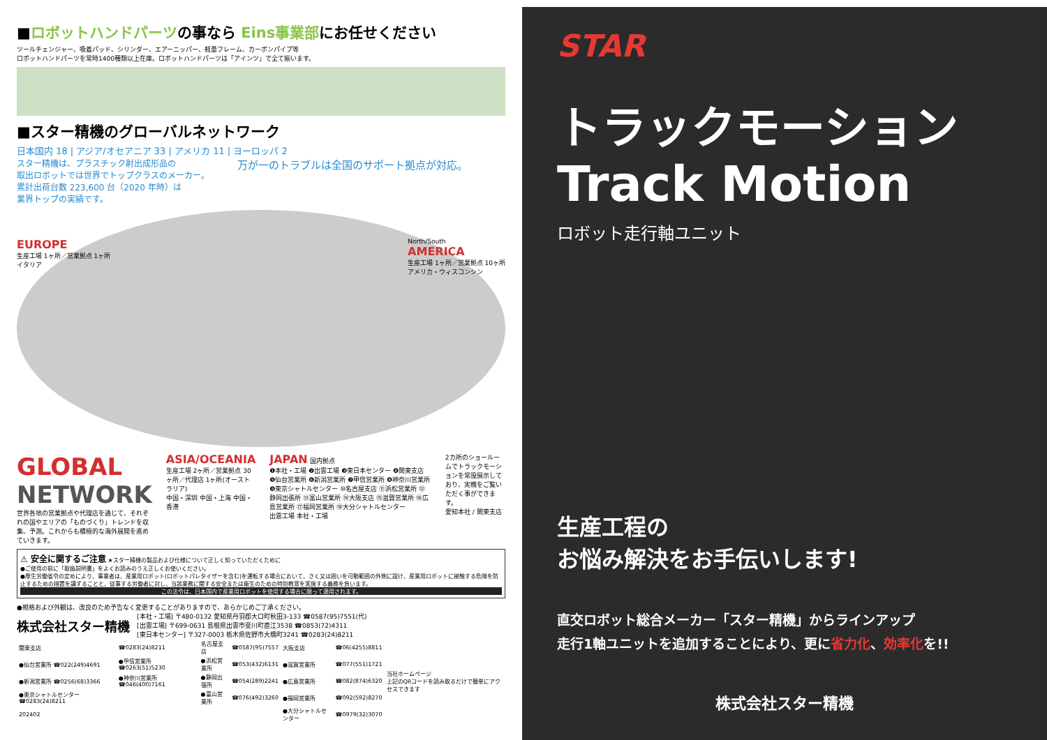■ロボットハンドパーツの事なら Eins事業部にお任せください
ツールチェンジャー、吸着パッド、シリンダー、エアーニッパー、軽量フレーム、カーボンパイプ等
ロボットハンドパーツを常時1400種類以上在庫。ロボットハンドパーツは「アインツ」で全て揃います。
■スター精機のグローバルネットワーク
日本国内 18 | アジア/オセアニア 33 | アメリカ 11 | ヨーロッパ 2
スター精機は、プラスチック射出成形品の
取出ロボットでは世界でトップクラスのメーカー。
累計出荷台数 223,600 台（2020 年時）は
業界トップの実績です。
万が一のトラブルは全国のサポート拠点が対応。
EUROPE
生産工場 1ヶ所／営業拠点 1ヶ所
イタリア
North/South
AMERICA
生産工場 1ヶ所／営業拠点 10ヶ所
アメリカ・ウィスコンシン
GLOBAL
NETWORK
世界各地の営業拠点や代理店を通じて、それぞれの国やエリアの「ものづくり」トレンドを収集、予測。これからも積極的な海外展開を進めていきます。
ASIA/OCEANIA
生産工場 2ヶ所／営業拠点 30ヶ所／代理店 1ヶ所(オーストラリア)
中国・深圳 中国・上海 中国・香港
JAPAN 国内拠点
❶本社・工場 ❷出雲工場 ❸東日本センター ❹関東支店 ❺仙台営業所 ❻新潟営業所 ❼甲信営業所 ❽神奈川営業所 ❾東京シャトルセンター ⑩名古屋支店 ⑪浜松営業所 ⑫静岡出張所 ⑬富山営業所 ⑭大阪支店 ⑮滋賀営業所 ⑯広島営業所 ⑰福岡営業所 ⑱大分シャトルセンター
出雲工場 本社・工場
2カ所のショールームでトラックモーションを常設展示しており、実機をご覧いただく事ができます。
愛知本社 / 関東支店
⚠ 安全に関するご注意 ★スター精機の製品および仕様について正しく知っていただくために
●ご使用の前に「取扱説明書」をよくお読みのうえ正しくお使いください。
●厚生労働省令の定めにより、事業者は、産業用ロボット(ロボットパレタイザーを含む)を運転する場合において、さく又は囲いを可動範囲の外側に設け、産業用ロボットに接触する危険を防止するための措置を講ずることと、従事する労働者に対し、当該業務に関する安全または衛生のための特別教育を実施する義務を負います。
この法令は、日本国内で産業用ロボットを使用する場合に限って適用されます。
●規格および外観は、改良のため予告なく変更することがありますので、あらかじめご了承ください。
株式会社スター精機
[本社・工場] 〒480-0132 愛知県丹羽郡大口町秋田3-133 ☎0587(95)7551(代)
[出雲工場] 〒699-0631 島根県出雲市斐川町直江3538 ☎0853(72)4311
[東日本センター] 〒327-0003 栃木県佐野市大橋町3241 ☎0283(24)8211
| 関東支店 | ☎0283(24)8211 | 名古屋支店 | ☎0587(95)7557 | 大阪支店 | ☎06(4255)8811 | 当社ホームページ 上記のQRコードを読み取るだけで簡単にアクセスできます |
| ●仙台営業所 ☎022(249)4691 | ●甲信営業所 ☎0263(51)5230 | ●浜松営業所 | ☎053(432)6131 | ●滋賀営業所 | ☎077(551)1721 | |
| ●新潟営業所 ☎0256(68)3366 | ●神奈川営業所 ☎046(400)7161 | ●静岡出張所 | ☎054(289)2241 | ●広島営業所 | ☎082(874)6320 | |
| ●東京シャトルセンター ☎0283(24)8211 | | ●富山営業所 | ☎076(492)3260 | ●福岡営業所 | ☎092(592)8270 | |
| 202402 | | | | ●大分シャトルセンター | ☎0979(32)3070 | |
STAR
トラックモーション
Track Motion
ロボット走行軸ユニット
生産工程の
お悩み解決をお手伝いします!
直交ロボット総合メーカー「スター精機」からラインアップ
走行1軸ユニットを追加することにより、更に省力化、効率化を!!
株式会社スター精機